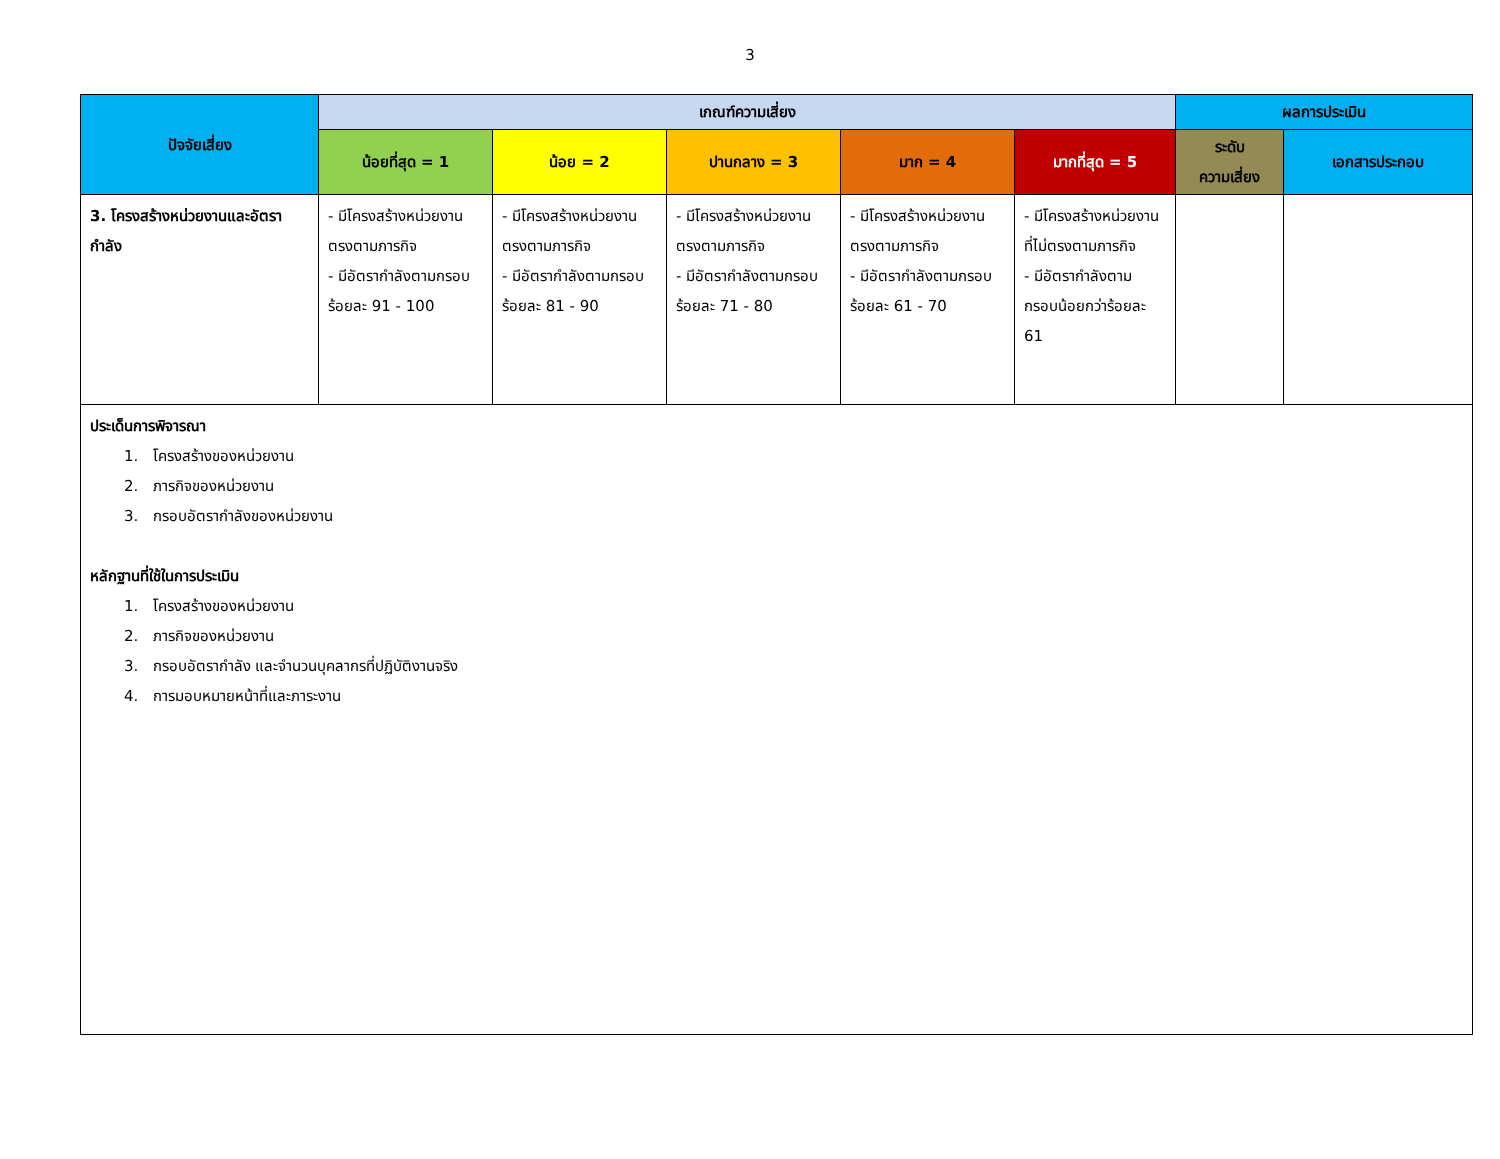3
| ปัจจัยเสี่ยง | เกณฑ์ความเสี่ยง | | | | | ผลการประเมิน | |
| --- | --- | --- | --- | --- | --- | --- | --- |
| | น้อยที่สุด = 1 | น้อย = 2 | ปานกลาง = 3 | มาก = 4 | มากที่สุด = 5 | ระดับ ความเสี่ยง | เอกสารประกอบ |
| 3. โครงสร้างหน่วยงานและอัตรากำลัง | - มีโครงสร้างหน่วยงานตรงตามภารกิจ - มีอัตรากำลังตามกรอบร้อยละ 91 - 100 | - มีโครงสร้างหน่วยงานตรงตามภารกิจ - มีอัตรากำลังตามกรอบร้อยละ 81 - 90 | - มีโครงสร้างหน่วยงานตรงตามภารกิจ - มีอัตรากำลังตามกรอบร้อยละ 71 - 80 | - มีโครงสร้างหน่วยงานตรงตามภารกิจ - มีอัตรากำลังตามกรอบร้อยละ 61 - 70 | - มีโครงสร้างหน่วยงานที่ไม่ตรงตามภารกิจ - มีอัตรากำลังตามกรอบน้อยกว่าร้อยละ 61 | | |
| ประเด็นการพิจารณา 1. โครงสร้างของหน่วยงาน 2. ภารกิจของหน่วยงาน 3. กรอบอัตรากำลังของหน่วยงาน หลักฐานที่ใช้ในการประเมิน 1. โครงสร้างของหน่วยงาน 2. ภารกิจของหน่วยงาน 3. กรอบอัตรากำลัง และจำนวนบุคลากรที่ปฏิบัติงานจริง 4. การมอบหมายหน้าที่และภาระงาน | | | | | | | |